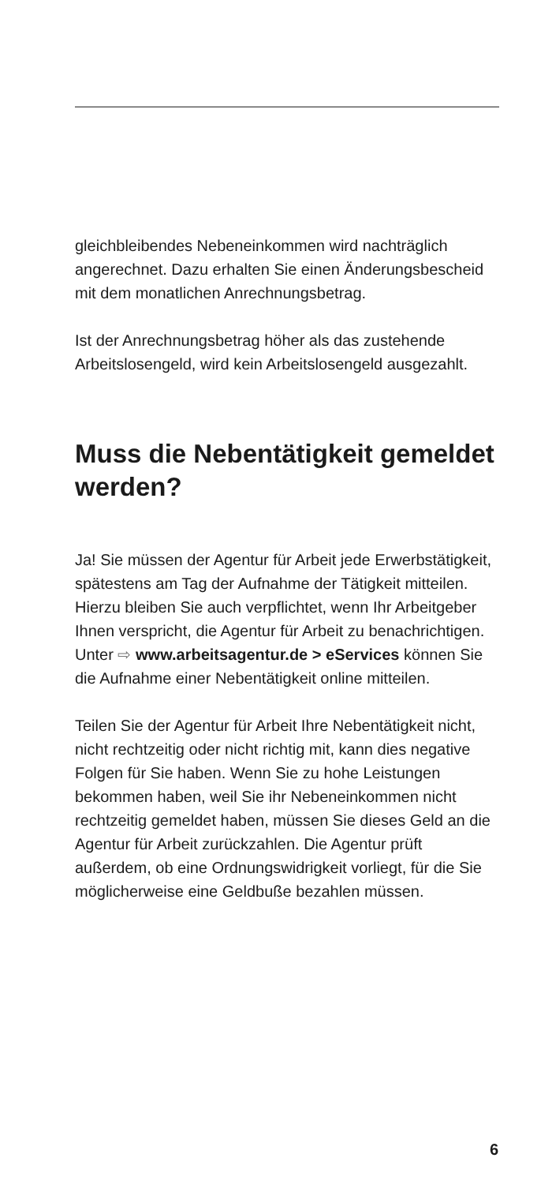gleichbleibendes Nebeneinkommen wird nachträg­lich angerechnet. Dazu erhalten Sie einen Änderungsbescheid mit dem monatlichen Anrech­nungsbetrag.
Ist der Anrechnungsbetrag höher als das zuste­hende Arbeitslosengeld, wird kein Arbeitslosen­geld ausgezahlt.
Muss die Nebentätigkeit gemeldet werden?
Ja! Sie müssen der Agentur für Arbeit jede Erwerbs­tätigkeit, spätestens am Tag der Aufnahme der Tätigkeit mitteilen. Hierzu bleiben Sie auch ver­pflichtet, wenn Ihr Arbeitgeber Ihnen verspricht, die Agentur für Arbeit zu benachrichtigen. Unter ⇨ www.arbeitsagentur.de > eServices können Sie die Aufnahme einer Nebentätigkeit online mit­teilen.
Teilen Sie der Agentur für Arbeit Ihre Nebentätigkeit nicht, nicht rechtzeitig oder nicht richtig mit, kann dies negative Folgen für Sie haben. Wenn Sie zu hohe Leistungen bekommen haben, weil Sie ihr Nebeneinkommen nicht rechtzeitig gemeldet haben, müssen Sie dieses Geld an die Agentur für Arbeit zurückzahlen. Die Agentur prüft außerdem, ob eine Ordnungswidrigkeit vorliegt, für die Sie mög­licherweise eine Geldbuße bezahlen müssen.
6